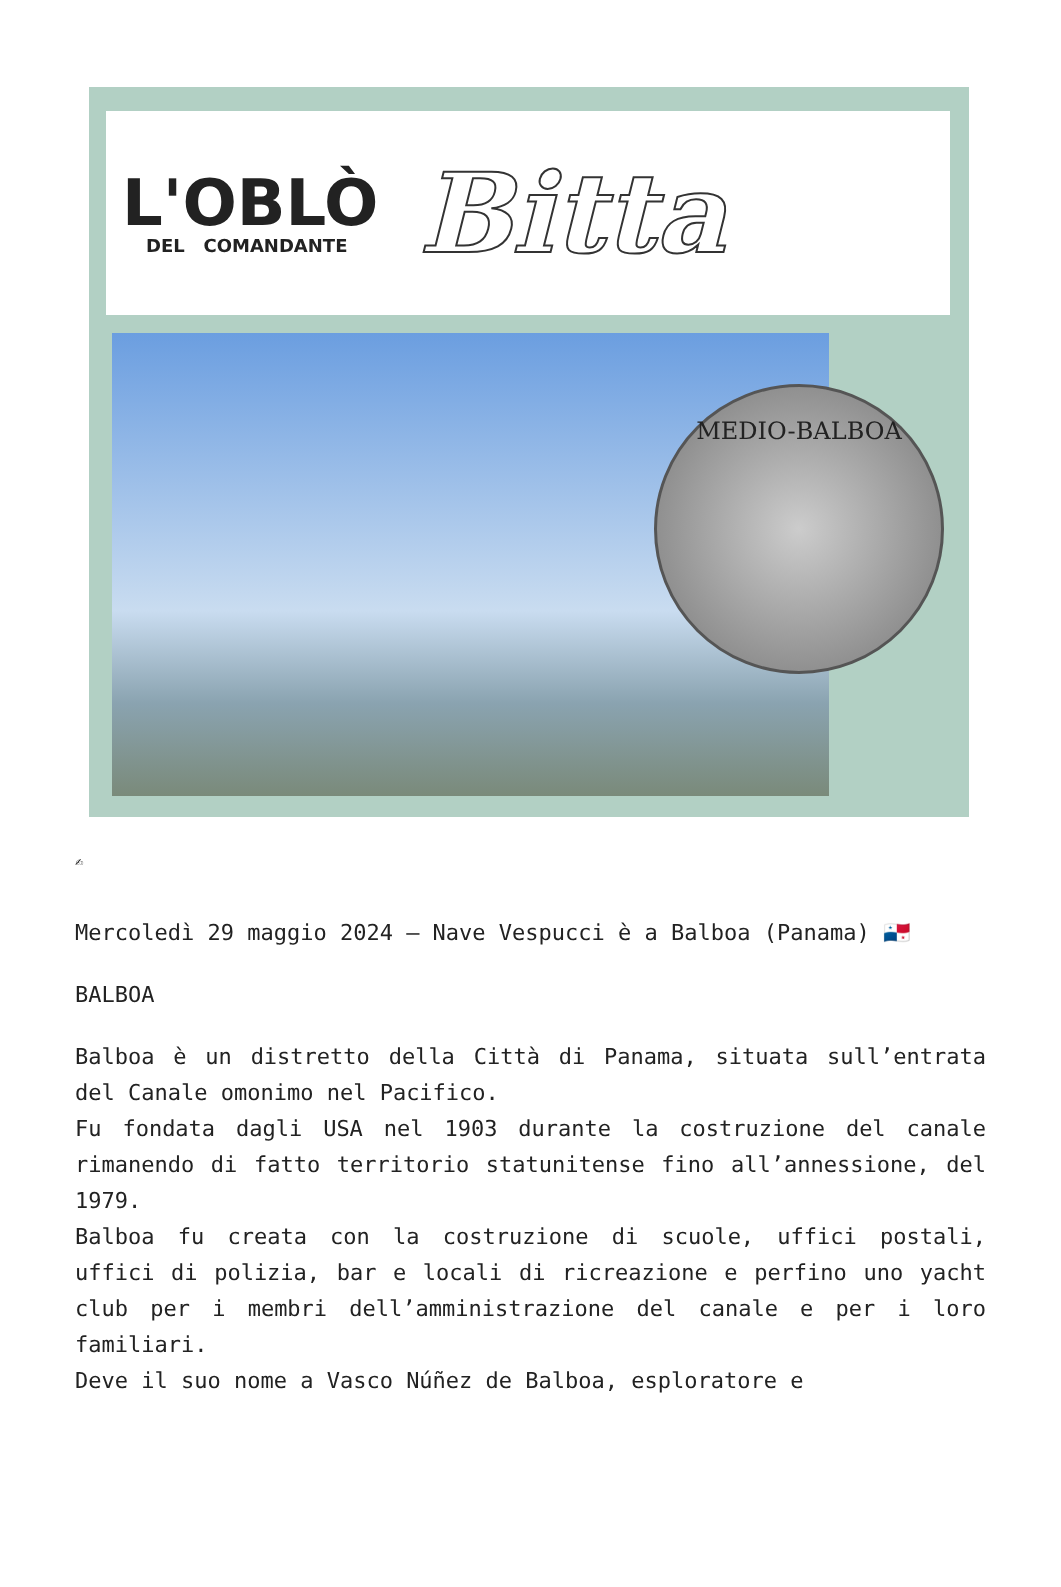L'OBLÒ
DEL COMANDANTE
Bitta
MEDIO-BALBOA
✍
Mercoledì 29 maggio 2024 – Nave Vespucci è a Balboa (Panama) 🇵🇦
BALBOA
Balboa è un distretto della Città di Panama, situata sull’entrata del Canale omonimo nel Pacifico.
Fu fondata dagli USA nel 1903 durante la costruzione del canale rimanendo di fatto territorio statunitense fino all’annessione, del 1979.
Balboa fu creata con la costruzione di scuole, uffici postali, uffici di polizia, bar e locali di ricreazione e perfino uno yacht club per i membri dell’amministrazione del canale e per i loro familiari.
Deve il suo nome a Vasco Núñez de Balboa, esploratore e